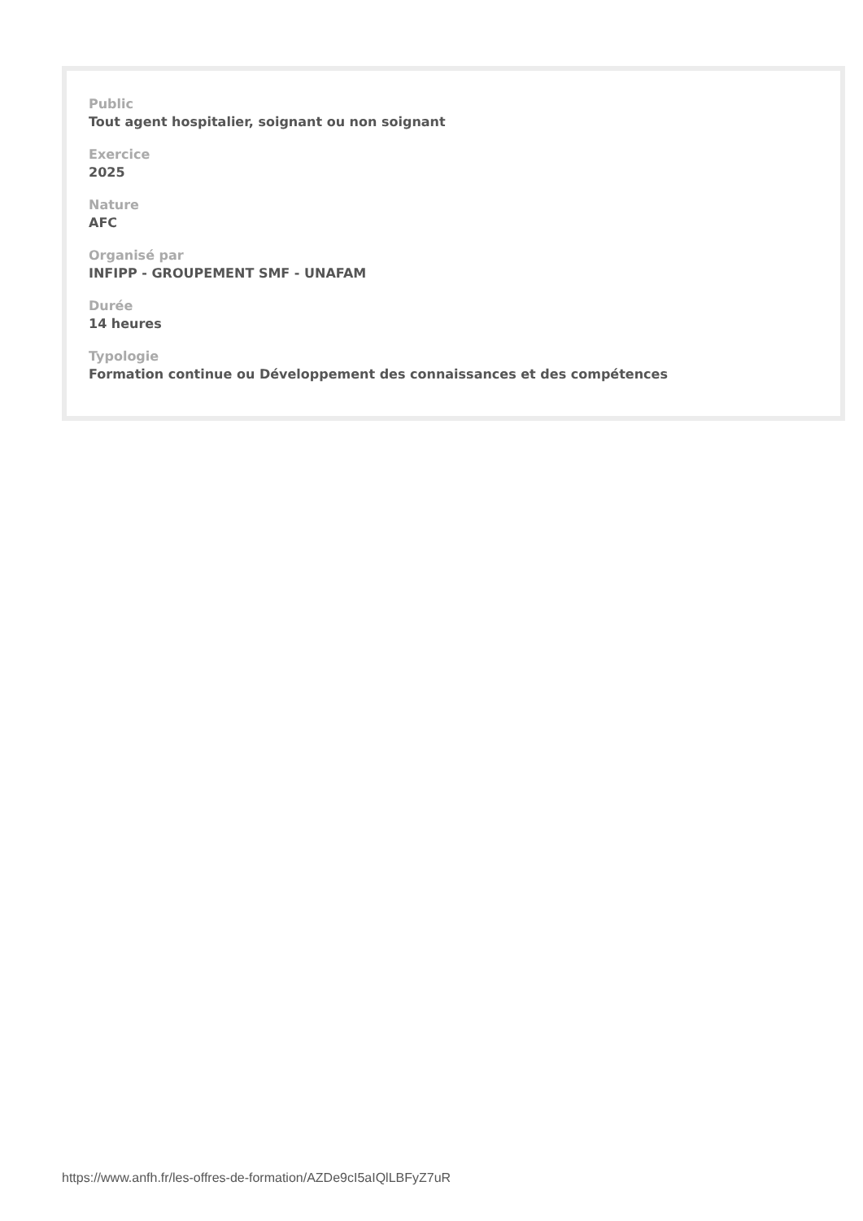Public
Tout agent hospitalier, soignant ou non soignant
Exercice
2025
Nature
AFC
Organisé par
INFIPP - GROUPEMENT SMF - UNAFAM
Durée
14 heures
Typologie
Formation continue ou Développement des connaissances et des compétences
https://www.anfh.fr/les-offres-de-formation/AZDe9cI5aIQlLBFyZ7uR